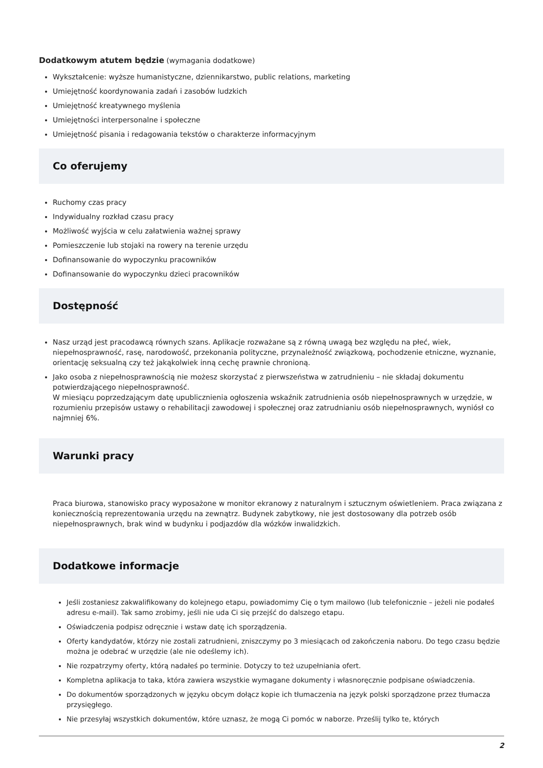Dodatkowym atutem będzie (wymagania dodatkowe)
Wykształcenie: wyższe humanistyczne, dziennikarstwo, public relations, marketing
Umiejętność koordynowania zadań i zasobów ludzkich
Umiejętność kreatywnego myślenia
Umiejętności interpersonalne i społeczne
Umiejętność pisania i redagowania tekstów o charakterze informacyjnym
Co oferujemy
Ruchomy czas pracy
Indywidualny rozkład czasu pracy
Możliwość wyjścia w celu załatwienia ważnej sprawy
Pomieszczenie lub stojaki na rowery na terenie urzędu
Dofinansowanie do wypoczynku pracowników
Dofinansowanie do wypoczynku dzieci pracowników
Dostępność
Nasz urząd jest pracodawcą równych szans. Aplikacje rozważane są z równą uwagą bez względu na płeć, wiek, niepełnosprawność, rasę, narodowość, przekonania polityczne, przynależność związkową, pochodzenie etniczne, wyznanie, orientację seksualną czy też jakąkolwiek inną cechę prawnie chronioną.
Jako osoba z niepełnosprawnością nie możesz skorzystać z pierwszeństwa w zatrudnieniu – nie składaj dokumentu potwierdzającego niepełnosprawność.
W miesiącu poprzedzającym datę upublicznienia ogłoszenia wskaźnik zatrudnienia osób niepełnosprawnych w urzędzie, w rozumieniu przepisów ustawy o rehabilitacji zawodowej i społecznej oraz zatrudnianiu osób niepełnosprawnych, wyniósł co najmniej 6%.
Warunki pracy
Praca biurowa, stanowisko pracy wyposażone w monitor ekranowy z naturalnym i sztucznym oświetleniem. Praca związana z koniecznością reprezentowania urzędu na zewnątrz. Budynek zabytkowy, nie jest dostosowany dla potrzeb osób niepełnosprawnych, brak wind w budynku i podjazdów dla wózków inwalidzkich.
Dodatkowe informacje
Jeśli zostaniesz zakwalifikowany do kolejnego etapu, powiadomimy Cię o tym mailowo (lub telefonicznie – jeżeli nie podałeś adresu e-mail). Tak samo zrobimy, jeśli nie uda Ci się przejść do dalszego etapu.
Oświadczenia podpisz odręcznie i wstaw datę ich sporządzenia.
Oferty kandydatów, którzy nie zostali zatrudnieni, zniszczymy po 3 miesiącach od zakończenia naboru. Do tego czasu będzie można je odebrać w urzędzie (ale nie odeślemy ich).
Nie rozpatrzymy oferty, którą nadałeś po terminie. Dotyczy to też uzupełniania ofert.
Kompletna aplikacja to taka, która zawiera wszystkie wymagane dokumenty i własnoręcznie podpisane oświadczenia.
Do dokumentów sporządzonych w języku obcym dołącz kopie ich tłumaczenia na język polski sporządzone przez tłumacza przysięgłego.
Nie przesyłaj wszystkich dokumentów, które uznasz, że mogą Ci pomóc w naborze. Prześlij tylko te, których
2